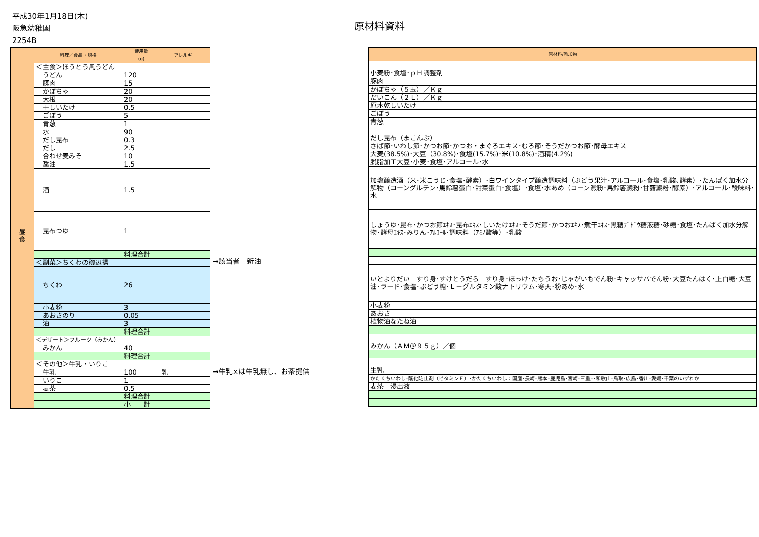平成30年1月18日(木)
阪急幼稚園
2254B
原材料資料
| | 料理／食品・規格 | 使用量 (g) | アレルギー |
| --- | --- | --- | --- |
| 昼 食 | ＜主食＞ほうとう風うどん | | |
| | うどん | 120 | |
| | 豚肉 | 15 | |
| | かぼちゃ | 20 | |
| | 大根 | 20 | |
| | 干しいたけ | 0.5 | |
| | ごぼう | 5 | |
| | 青葱 | 1 | |
| | 水 | 90 | |
| | だし昆布 | 0.3 | |
| | だし | 2.5 | |
| | 合わせ麦みそ | 10 | |
| | 醤油 | 1.5 | |
| | 酒 | 1.5 | |
| | 昆布つゆ | 1 | |
| | | 料理合計 | |
| | ＜副菜＞ちくわの磯辺揚 | | |
| | ちくわ | 26 | |
| | 小麦粉 | 3 | |
| | あおさのり | 0.05 | |
| | 油 | 3 | |
| | | 料理合計 | |
| | ＜デザート＞フルーツ（みかん） | | |
| | みかん | 40 | |
| | | 料理合計 | |
| | ＜その他＞牛乳・いりこ | | |
| | 牛乳 | 100 | 乳 |
| | いりこ | 1 | |
| | 麦茶 | 0.5 | |
| | | 料理合計 | |
| | | 小 計 | |
→該当者　新油
→牛乳×は牛乳無し、お茶提供
| 原材料/添加物 |
| --- |
| 小麦粉･食塩･ｐＨ調整剤 |
| 豚肉 |
| かぼちゃ（５玉）／Ｋｇ |
| だいこん（２Ｌ）／Ｋｇ |
| 原木乾しいたけ |
| ごぼう |
| 青葱 |
| だし昆布（まこんぶ） |
| さば節･いわし節･かつお節･かつお・まぐろエキス･むろ節･そうだかつお節･酵母エキス |
| 大麦(38.5%)･大豆（30.8%)･食塩(15.7%)･米(10.8%)･酒精(4.2%) |
| 脱脂加工大豆･小麦･食塩･アルコール･水 |
| 加塩醸造酒（米･米こうじ･食塩･酵素）･白ワインタイプ醸造調味料（ぶどう果汁･アルコール･食塩･乳酸､酵素）･たんぱく加水分解物（コーングルテン･馬鈴薯蛋白･甜菜蛋白･食塩）･食塩･水あめ（コーン澱粉･馬鈴薯澱粉･甘藷澱粉･酵素）･アルコール･酸味料･水 |
| しょうゆ･昆布･かつお節ｴｷｽ･昆布ｴｷｽ･しいたけｴｷｽ･そうだ節･かつおｴｷｽ･煮干ｴｷｽ･黒糖ﾌﾞﾄﾞｳ糖液糖･砂糖･食塩･たんぱく加水分解物･酵母ｴｷｽ･みりん･ｱﾙｺｰﾙ･調味料（ｱﾐﾉ酸等）･乳酸 |
| いとよりだい すり身･すけとうだら すり身･ほっけ･たちうお･じゃがいもでん粉･キャッサバでん粉･大豆たんぱく･上白糖･大豆油･ラード･食塩･ぶどう糖･Ｌ－グルタミン酸ナトリウム･寒天･粉あめ･水 |
| 小麦粉 |
| あおさ |
| 植物油なたね油 |
| みかん（ＡＭ＠９５ｇ）／個 |
| 生乳 |
| かたくちいわし･酸化防止剤（ビタミンＥ）･かたくちいわし：国産･長崎･熊本･鹿児島･宮崎･三重･･和歌山･鳥取･広島･香川･愛媛･千葉のいずれか |
| 麦茶 浸出液 |